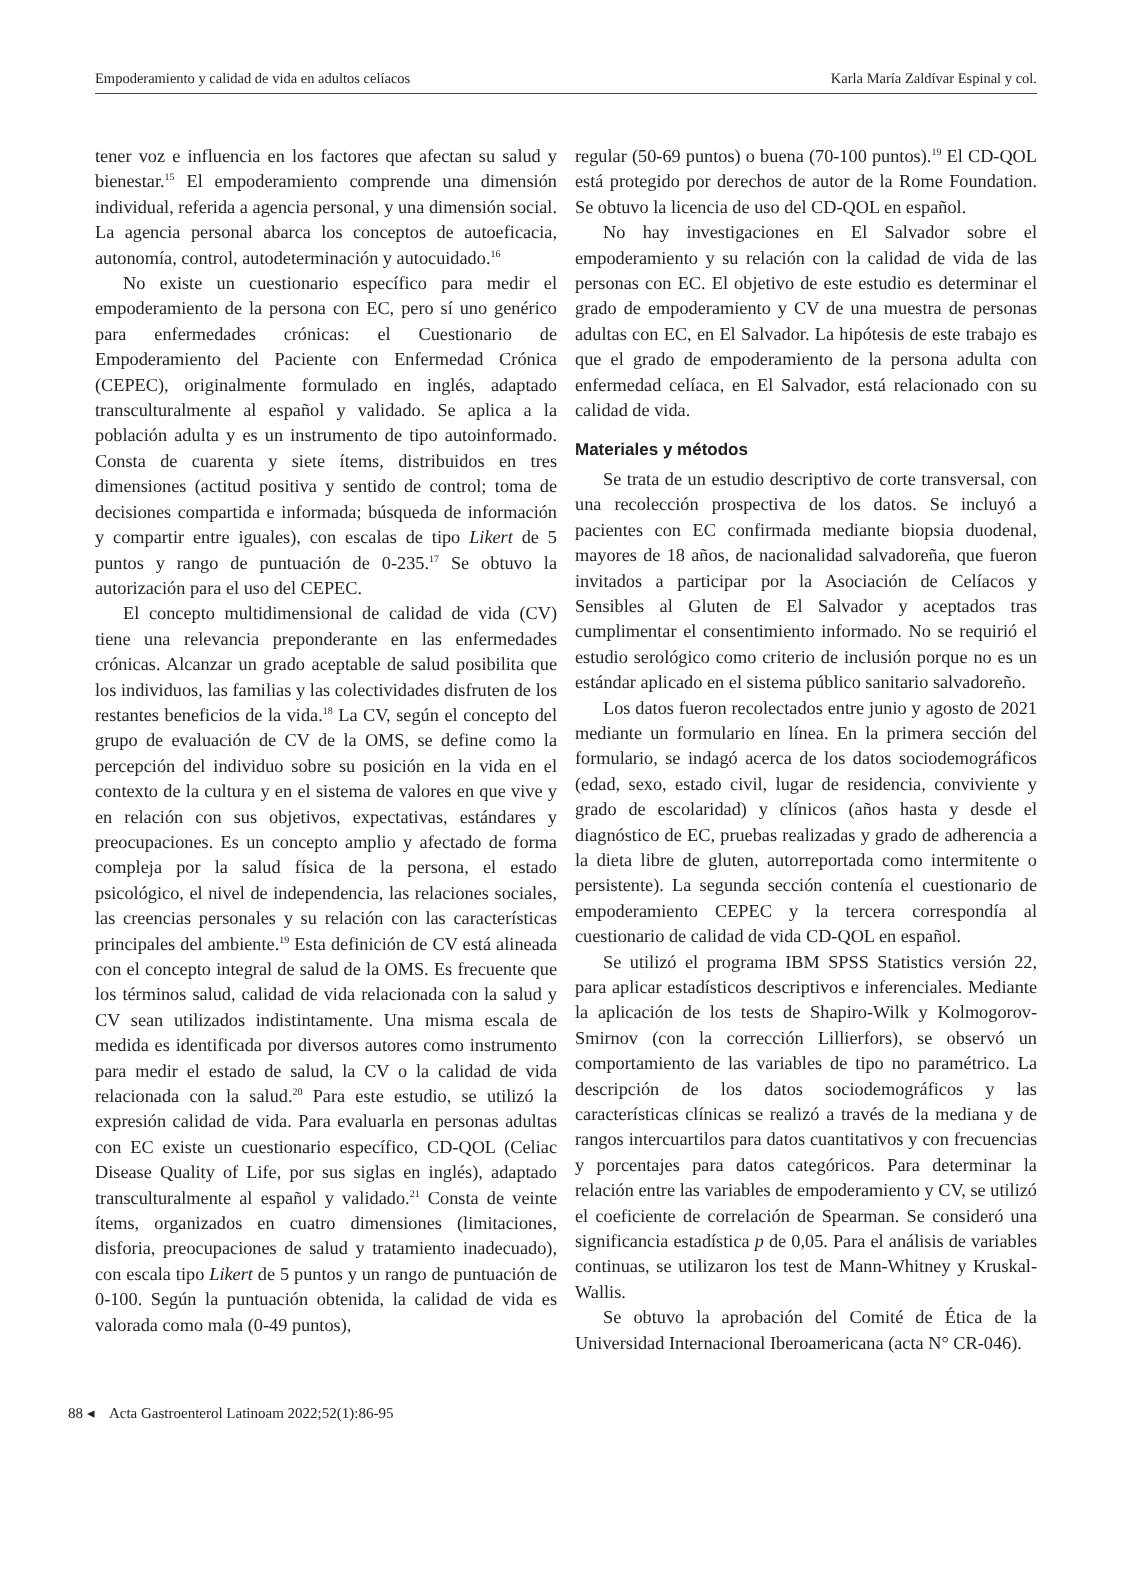Empoderamiento y calidad de vida en adultos celíacos Karla María Zaldívar Espinal y col.
tener voz e influencia en los factores que afectan su salud y bienestar.<sup>15</sup> El empoderamiento comprende una dimensión individual, referida a agencia personal, y una dimensión social. La agencia personal abarca los conceptos de autoeficacia, autonomía, control, autodeterminación y autocuidado.<sup>16</sup>
No existe un cuestionario específico para medir el empoderamiento de la persona con EC, pero sí uno genérico para enfermedades crónicas: el Cuestionario de Empoderamiento del Paciente con Enfermedad Crónica (CEPEC), originalmente formulado en inglés, adaptado transculturalmente al español y validado. Se aplica a la población adulta y es un instrumento de tipo autoinformado. Consta de cuarenta y siete ítems, distribuidos en tres dimensiones (actitud positiva y sentido de control; toma de decisiones compartida e informada; búsqueda de información y compartir entre iguales), con escalas de tipo Likert de 5 puntos y rango de puntuación de 0-235.<sup>17</sup> Se obtuvo la autorización para el uso del CEPEC.
El concepto multidimensional de calidad de vida (CV) tiene una relevancia preponderante en las enfermedades crónicas. Alcanzar un grado aceptable de salud posibilita que los individuos, las familias y las colectividades disfruten de los restantes beneficios de la vida.<sup>18</sup> La CV, según el concepto del grupo de evaluación de CV de la OMS, se define como la percepción del individuo sobre su posición en la vida en el contexto de la cultura y en el sistema de valores en que vive y en relación con sus objetivos, expectativas, estándares y preocupaciones. Es un concepto amplio y afectado de forma compleja por la salud física de la persona, el estado psicológico, el nivel de independencia, las relaciones sociales, las creencias personales y su relación con las características principales del ambiente.<sup>19</sup> Esta definición de CV está alineada con el concepto integral de salud de la OMS. Es frecuente que los términos salud, calidad de vida relacionada con la salud y CV sean utilizados indistintamente. Una misma escala de medida es identificada por diversos autores como instrumento para medir el estado de salud, la CV o la calidad de vida relacionada con la salud.<sup>20</sup> Para este estudio, se utilizó la expresión calidad de vida. Para evaluarla en personas adultas con EC existe un cuestionario específico, CD-QOL (Celiac Disease Quality of Life, por sus siglas en inglés), adaptado transculturalmente al español y validado.<sup>21</sup> Consta de veinte ítems, organizados en cuatro dimensiones (limitaciones, disforia, preocupaciones de salud y tratamiento inadecuado), con escala tipo Likert de 5 puntos y un rango de puntuación de 0-100. Según la puntuación obtenida, la calidad de vida es valorada como mala (0-49 puntos),
regular (50-69 puntos) o buena (70-100 puntos).<sup>19</sup> El CD-QOL está protegido por derechos de autor de la Rome Foundation. Se obtuvo la licencia de uso del CD-QOL en español.
No hay investigaciones en El Salvador sobre el empoderamiento y su relación con la calidad de vida de las personas con EC. El objetivo de este estudio es determinar el grado de empoderamiento y CV de una muestra de personas adultas con EC, en El Salvador. La hipótesis de este trabajo es que el grado de empoderamiento de la persona adulta con enfermedad celíaca, en El Salvador, está relacionado con su calidad de vida.
Materiales y métodos
Se trata de un estudio descriptivo de corte transversal, con una recolección prospectiva de los datos. Se incluyó a pacientes con EC confirmada mediante biopsia duodenal, mayores de 18 años, de nacionalidad salvadoreña, que fueron invitados a participar por la Asociación de Celíacos y Sensibles al Gluten de El Salvador y aceptados tras cumplimentar el consentimiento informado. No se requirió el estudio serológico como criterio de inclusión porque no es un estándar aplicado en el sistema público sanitario salvadoreño.
Los datos fueron recolectados entre junio y agosto de 2021 mediante un formulario en línea. En la primera sección del formulario, se indagó acerca de los datos sociodemográficos (edad, sexo, estado civil, lugar de residencia, conviviente y grado de escolaridad) y clínicos (años hasta y desde el diagnóstico de EC, pruebas realizadas y grado de adherencia a la dieta libre de gluten, autorreportada como intermitente o persistente). La segunda sección contenía el cuestionario de empoderamiento CEPEC y la tercera correspondía al cuestionario de calidad de vida CD-QOL en español.
Se utilizó el programa IBM SPSS Statistics versión 22, para aplicar estadísticos descriptivos e inferenciales. Mediante la aplicación de los tests de Shapiro-Wilk y Kolmogorov-Smirnov (con la corrección Lillierfors), se observó un comportamiento de las variables de tipo no paramétrico. La descripción de los datos sociodemográficos y las características clínicas se realizó a través de la mediana y de rangos intercuartilos para datos cuantitativos y con frecuencias y porcentajes para datos categóricos. Para determinar la relación entre las variables de empoderamiento y CV, se utilizó el coeficiente de correlación de Spearman. Se consideró una significancia estadística p de 0,05. Para el análisis de variables continuas, se utilizaron los test de Mann-Whitney y Kruskal-Wallis.
Se obtuvo la aprobación del Comité de Ética de la Universidad Internacional Iberoamericana (acta N° CR-046).
88 ◂ Acta Gastroenterol Latinoam 2022;52(1):86-95